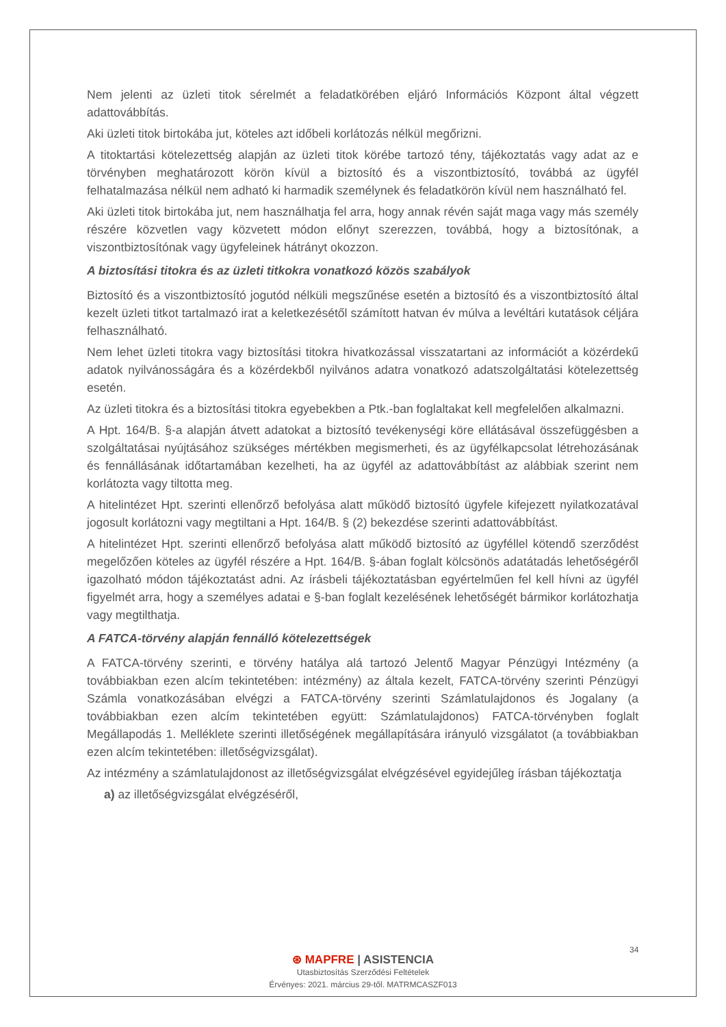Nem jelenti az üzleti titok sérelmét a feladatkörében eljáró Információs Központ által végzett adattovábbítás.
Aki üzleti titok birtokába jut, köteles azt időbeli korlátozás nélkül megőrizni.
A titoktartási kötelezettség alapján az üzleti titok körébe tartozó tény, tájékoztatás vagy adat az e törvényben meghatározott körön kívül a biztosító és a viszontbiztosító, továbbá az ügyfél felhatalmazása nélkül nem adható ki harmadik személynek és feladatkörön kívül nem használható fel.
Aki üzleti titok birtokába jut, nem használhatja fel arra, hogy annak révén saját maga vagy más személy részére közvetlen vagy közvetett módon előnyt szerezzen, továbbá, hogy a biztosítónak, a viszontbiztosítónak vagy ügyfeleinek hátrányt okozzon.
A biztosítási titokra és az üzleti titkokra vonatkozó közös szabályok
Biztosító és a viszontbiztosító jogutód nélküli megszűnése esetén a biztosító és a viszontbiztosító által kezelt üzleti titkot tartalmazó irat a keletkezésétől számított hatvan év múlva a levéltári kutatások céljára felhasználható.
Nem lehet üzleti titokra vagy biztosítási titokra hivatkozással visszatartani az információt a közérdekű adatok nyilvánosságára és a közérdekből nyilvános adatra vonatkozó adatszolgáltatási kötelezettség esetén.
Az üzleti titokra és a biztosítási titokra egyebekben a Ptk.-ban foglaltakat kell megfelelően alkalmazni.
A Hpt. 164/B. §-a alapján átvett adatokat a biztosító tevékenységi köre ellátásával összefüggésben a szolgáltatásai nyújtásához szükséges mértékben megismerheti, és az ügyfélkapcsolat létrehozásának és fennállásának időtartamában kezelheti, ha az ügyfél az adattovábbítást az alábbiak szerint nem korlátozta vagy tiltotta meg.
A hitelintézet Hpt. szerinti ellenőrző befolyása alatt működő biztosító ügyfele kifejezett nyilatkozatával jogosult korlátozni vagy megtiltani a Hpt. 164/B. § (2) bekezdése szerinti adattovábbítást.
A hitelintézet Hpt. szerinti ellenőrző befolyása alatt működő biztosító az ügyféllel kötendő szerződést megelőzően köteles az ügyfél részére a Hpt. 164/B. §-ában foglalt kölcsönös adatátadás lehetőségéről igazolható módon tájékoztatást adni. Az írásbeli tájékoztatásban egyértelműen fel kell hívni az ügyfél figyelmét arra, hogy a személyes adatai e §-ban foglalt kezelésének lehetőségét bármikor korlátozhatja vagy megtilthatja.
A FATCA-törvény alapján fennálló kötelezettségek
A FATCA-törvény szerinti, e törvény hatálya alá tartozó Jelentő Magyar Pénzügyi Intézmény (a továbbiakban ezen alcím tekintetében: intézmény) az általa kezelt, FATCA-törvény szerinti Pénzügyi Számla vonatkozásában elvégzi a FATCA-törvény szerinti Számlatulajdonos és Jogalany (a továbbiakban ezen alcím tekintetében együtt: Számlatulajdonos) FATCA-törvényben foglalt Megállapodás 1. Melléklete szerinti illetőségének megállapítására irányuló vizsgálatot (a továbbiakban ezen alcím tekintetében: illetőségvizsgálat).
Az intézmény a számlatulajdonost az illetőségvizsgálat elvégzésével egyidejűleg írásban tájékoztatja
a) az illetőségvizsgálat elvégzéséről,
34
⊛ MAPFRE | ASISTENCIA
Utasbiztosítás Szerződési Feltételek
Érvényes: 2021. március 29-től. MATRMCASZF013